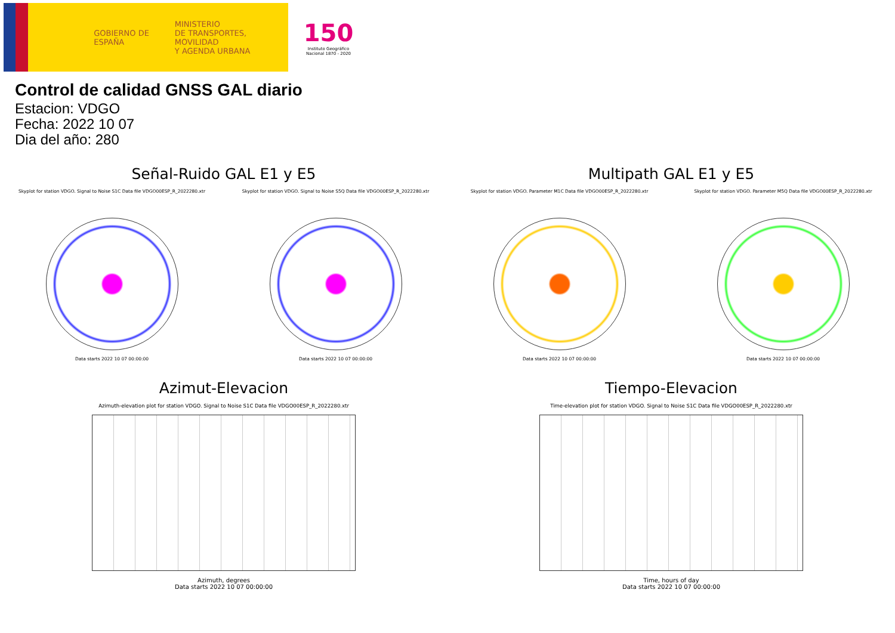GOBIERNO DE ESPAÑA
MINISTERIO
DE TRANSPORTES, MOVILIDAD
Y AGENDA URBANA
150
Instituto Geográfico Nacional 1870 - 2020
Control de calidad GNSS GAL diario
Estacion: VDGO
Fecha: 2022 10 07
Dia del año: 280
Señal-Ruido GAL E1 y E5
Skyplot for station VDGO. Signal to Noise S1C Data file VDGO00ESP_R_2022280.xtr
Data starts 2022 10 07 00:00:00
Skyplot for station VDGO. Signal to Noise S5Q Data file VDGO00ESP_R_2022280.xtr
Data starts 2022 10 07 00:00:00
Multipath GAL E1 y E5
Skyplot for station VDGO. Parameter M1C Data file VDGO00ESP_R_2022280.xtr
Data starts 2022 10 07 00:00:00
Skyplot for station VDGO. Parameter M5Q Data file VDGO00ESP_R_2022280.xtr
Data starts 2022 10 07 00:00:00
Azimut-Elevacion
Azimuth-elevation plot for station VDGO. Signal to Noise S1C Data file VDGO00ESP_R_2022280.xtr
Azimuth, degrees
Data starts 2022 10 07 00:00:00
Tiempo-Elevacion
Time-elevation plot for station VDGO. Signal to Noise S1C Data file VDGO00ESP_R_2022280.xtr
Time, hours of day
Data starts 2022 10 07 00:00:00